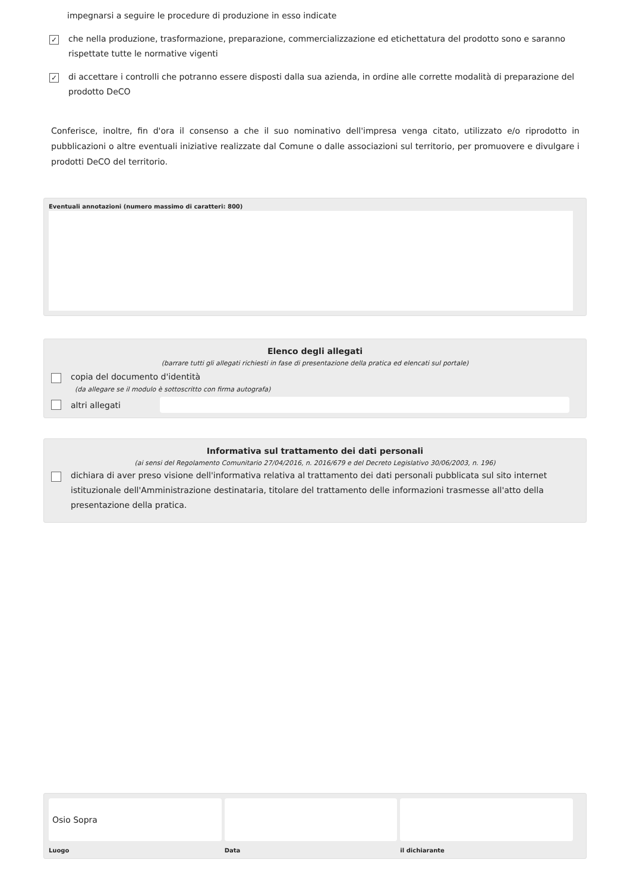impegnarsi a seguire le procedure di produzione in esso indicate
✓ che nella produzione, trasformazione, preparazione, commercializzazione ed etichettatura del prodotto sono e saranno rispettate tutte le normative vigenti
✓ di accettare i controlli che potranno essere disposti dalla sua azienda, in ordine alle corrette modalità di preparazione del prodotto DeCO
Conferisce, inoltre, fin d'ora il consenso a che il suo nominativo dell'impresa venga citato, utilizzato e/o riprodotto in pubblicazioni o altre eventuali iniziative realizzate dal Comune o dalle associazioni sul territorio, per promuovere e divulgare i prodotti DeCO del territorio.
Eventuali annotazioni (numero massimo di caratteri: 800)
Elenco degli allegati
(barrare tutti gli allegati richiesti in fase di presentazione della pratica ed elencati sul portale)
copia del documento d'identità
(da allegare se il modulo è sottoscritto con firma autografa)
altri allegati
Informativa sul trattamento dei dati personali
(ai sensi del Regolamento Comunitario 27/04/2016, n. 2016/679 e del Decreto Legislativo 30/06/2003, n. 196)
dichiara di aver preso visione dell'informativa relativa al trattamento dei dati personali pubblicata sul sito internet istituzionale dell'Amministrazione destinataria, titolare del trattamento delle informazioni trasmesse all'atto della presentazione della pratica.
Osio Sopra
Luogo
Data il dichiarante